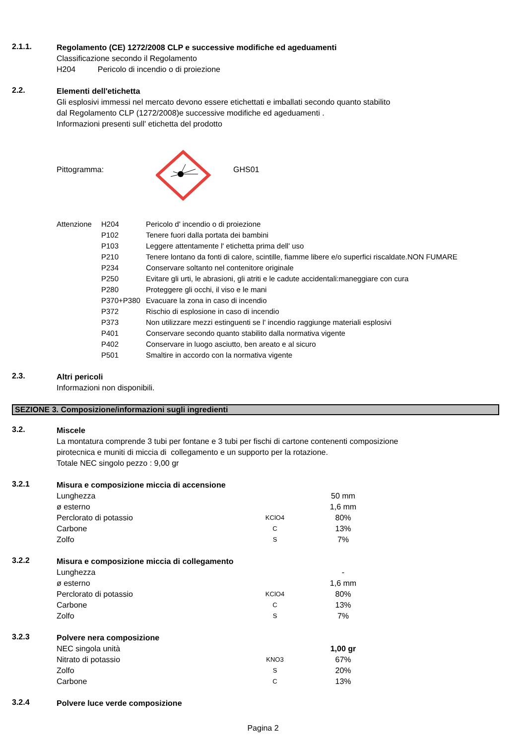2.1.1.
Regolamento (CE) 1272/2008 CLP e successive modifiche ed ageduamenti
Classificazione secondo il Regolamento
H204 Pericolo di incendio o di proiezione
2.2.
Elementi dell'etichetta
Gli esplosivi immessi nel mercato devono essere etichettati e imballati secondo quanto stabilito
dal Regolamento CLP (1272/2008)e successive modifiche ed ageduamenti .
Informazioni presenti sull' etichetta del prodotto
Pittogramma: GHS01
| Attenzione | H204 | Pericolo d' incendio o di proiezione |
| | P102 | Tenere fuori dalla portata dei bambini |
| | P103 | Leggere attentamente l' etichetta prima dell' uso |
| | P210 | Tenere lontano da fonti di calore, scintille, fiamme libere e/o superfici riscaldate.NON FUMARE |
| | P234 | Conservare soltanto nel contenitore originale |
| | P250 | Evitare gli urti, le abrasioni, gli atriti e le cadute accidentali:maneggiare con cura |
| | P280 | Proteggere gli occhi, il viso e le mani |
| | P370+P380 | Evacuare la zona in caso di incendio |
| | P372 | Rischio di esplosione in caso di incendio |
| | P373 | Non utilizzare mezzi estinguenti se l' incendio raggiunge materiali esplosivi |
| | P401 | Conservare secondo quanto stabilito dalla normativa vigente |
| | P402 | Conservare in luogo asciutto, ben areato e al sicuro |
| | P501 | Smaltire in accordo con la normativa vigente |
2.3.
Altri pericoli
Informazioni non disponibili.
SEZIONE 3. Composizione/informazioni sugli ingredienti
3.2.
Miscele
La montatura comprende 3 tubi per fontane e 3 tubi per fischi di cartone contenenti composizione
pirotecnica e muniti di miccia di collegamento e un supporto per la rotazione.
Totale NEC singolo pezzo : 9,00 gr
3.2.1
Misura e composizione miccia di accensione
| Lunghezza | | 50 mm |
| ø esterno | | 1,6 mm |
| Perclorato di potassio | KClO4 | 80% |
| Carbone | C | 13% |
| Zolfo | S | 7% |
3.2.2
Misura e composizione miccia di collegamento
| Lunghezza | | - |
| ø esterno | | 1,6 mm |
| Perclorato di potassio | KClO4 | 80% |
| Carbone | C | 13% |
| Zolfo | S | 7% |
3.2.3
Polvere nera composizione
| NEC singola unità | | 1,00 gr |
| Nitrato di potassio | KNO3 | 67% |
| Zolfo | S | 20% |
| Carbone | C | 13% |
3.2.4
Polvere luce verde composizione
Pagina 2